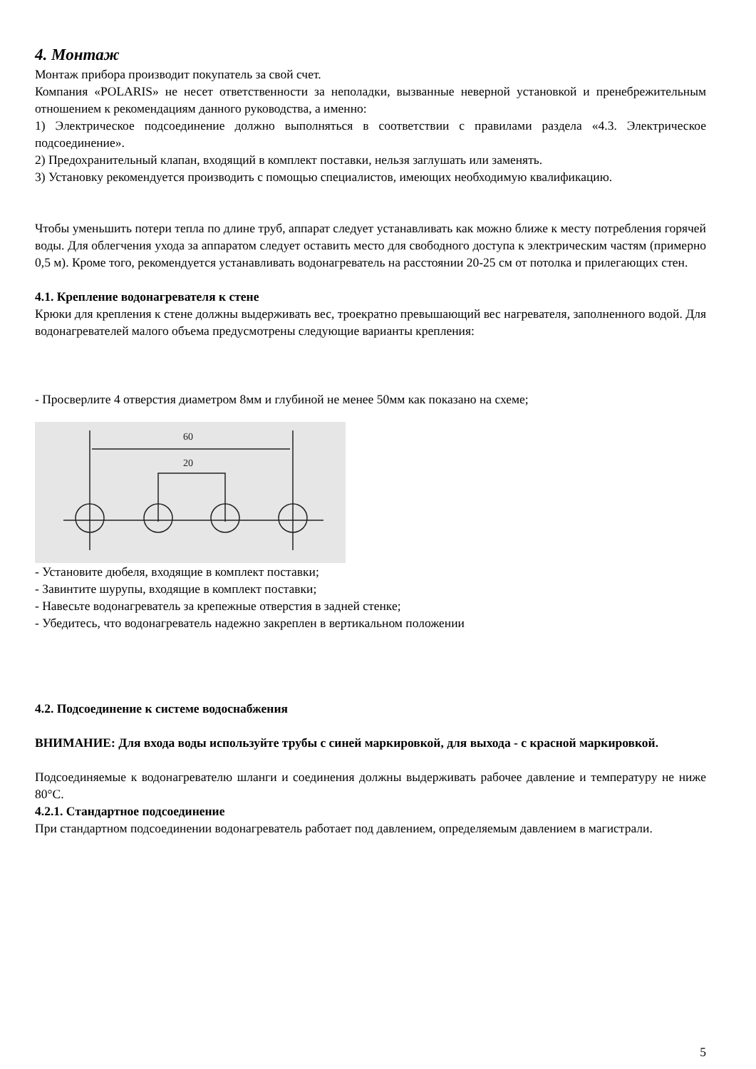4. Монтаж
Монтаж прибора производит покупатель за свой счет.
Компания «POLARIS» не несет ответственности за неполадки, вызванные неверной установкой и пренебрежительным отношением к рекомендациям данного руководства, а именно:
1) Электрическое подсоединение должно выполняться в соответствии с правилами раздела «4.3. Электрическое подсоединение».
2) Предохранительный клапан, входящий в комплект поставки, нельзя заглушать или заменять.
3) Установку рекомендуется производить с помощью специалистов, имеющих необходимую квалификацию.
Чтобы уменьшить потери тепла по длине труб, аппарат следует устанавливать как можно ближе к месту потребления горячей воды. Для облегчения ухода за аппаратом следует оставить место для свободного доступа к электрическим частям (примерно 0,5 м). Кроме того, рекомендуется устанавливать водонагреватель на расстоянии 20-25 см от потолка и прилегающих стен.
4.1. Крепление водонагревателя к стене
Крюки для крепления к стене должны выдерживать вес, троекратно превышающий вес нагревателя, заполненного водой. Для водонагревателей малого объема предусмотрены следующие варианты крепления:
- Просверлите 4 отверстия диаметром 8мм и глубиной не менее 50мм как показано на схеме;
60
20
- Установите дюбеля, входящие в комплект поставки;
- Завинтите шурупы, входящие в комплект поставки;
- Навесьте водонагреватель за крепежные отверстия в задней стенке;
- Убедитесь, что водонагреватель надежно закреплен в вертикальном положении
4.2. Подсоединение к системе водоснабжения
ВНИМАНИЕ: Для входа воды используйте трубы с синей маркировкой, для выхода - с красной маркировкой.
Подсоединяемые к водонагревателю шланги и соединения должны выдерживать рабочее давление и температуру не ниже 80°C.
4.2.1. Стандартное подсоединение
При стандартном подсоединении водонагреватель работает под давлением, определяемым давлением в магистрали.
5